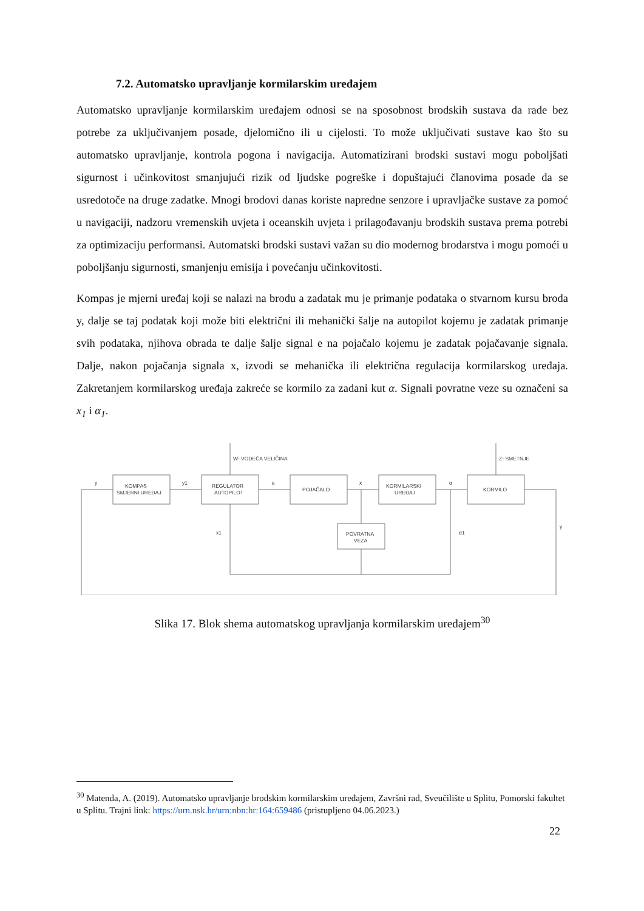7.2. Automatsko upravljanje kormilarskim uređajem
Automatsko upravljanje kormilarskim uređajem odnosi se na sposobnost brodskih sustava da rade bez potrebe za uključivanjem posade, djelomično ili u cijelosti. To može uključivati sustave kao što su automatsko upravljanje, kontrola pogona i navigacija. Automatizirani brodski sustavi mogu poboljšati sigurnost i učinkovitost smanjujući rizik od ljudske pogreške i dopuštajući članovima posade da se usredotoče na druge zadatke. Mnogi brodovi danas koriste napredne senzore i upravljačke sustave za pomoć u navigaciji, nadzoru vremenskih uvjeta i oceanskih uvjeta i prilagođavanju brodskih sustava prema potrebi za optimizaciju performansi. Automatski brodski sustavi važan su dio modernog brodarstva i mogu pomoći u poboljšanju sigurnosti, smanjenju emisija i povećanju učinkovitosti.
Kompas je mjerni uređaj koji se nalazi na brodu a zadatak mu je primanje podataka o stvarnom kursu broda y, dalje se taj podatak koji može biti električni ili mehanički šalje na autopilot kojemu je zadatak primanje svih podataka, njihova obrada te dalje šalje signal e na pojačalo kojemu je zadatak pojačavanje signala. Dalje, nakon pojačanja signala x, izvodi se mehanička ili električna regulacija kormilarskog uređaja. Zakretanjem kormilarskog uređaja zakreće se kormilo za zadani kut α. Signali povratne veze su označeni sa x<sub>1</sub> i α<sub>1</sub>.
KOMPAS
SMJERNI UREĐAJ
REGULATOR
AUTOPILOT
POJAČALO
KORMILARSKI
UREĐAJ
KORMILO
POVRATNA
VEZA
W- VODEĆA VELIČINA
Z- SMETNJE
y
y1
e
x
α
x1
α1
y
Slika 17. Blok shema automatskog upravljanja kormilarskim uređajem<sup>30</sup>
<sup>30</sup> Matenda, A. (2019). Automatsko upravljanje brodskim kormilarskim uređajem, Završni rad, Sveučilište u Splitu, Pomorski fakultet u Splitu. Trajni link: https://urn.nsk.hr/urn:nbn:hr:164:659486 (pristupljeno 04.06.2023.)
22